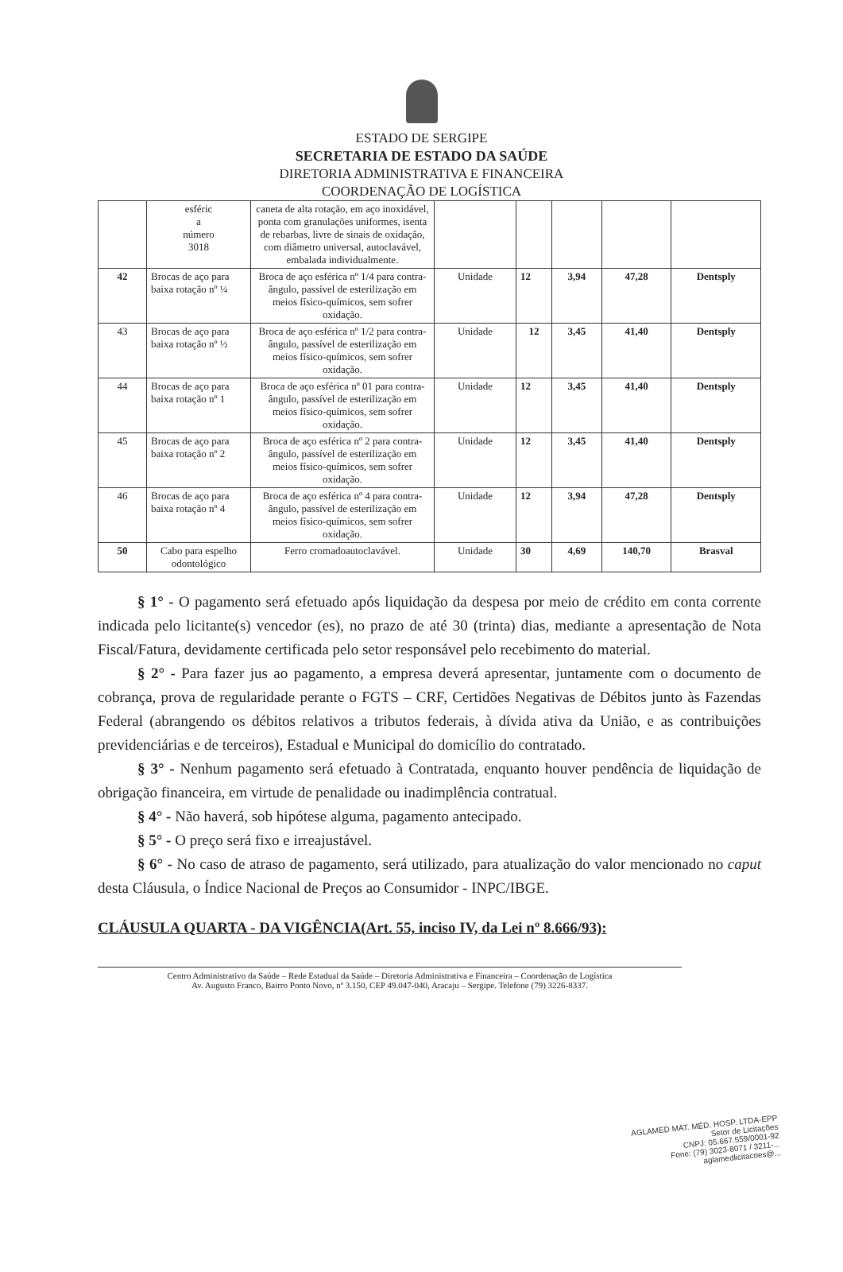ESTADO DE SERGIPE
SECRETARIA DE ESTADO DA SAÚDE
DIRETORIA ADMINISTRATIVA E FINANCEIRA
COORDENAÇÃO DE LOGÍSTICA
| | esféric a número 3018 | caneta de alta rotação, em aço inoxidável, ponta com granulações uniformes, isenta de rebarbas, livre de sinais de oxidação, com diâmetro universal, autoclavável, embalada individualmente. | | | | | |
| 42 | Brocas de aço para baixa rotação nº ¼ | Broca de aço esférica nº 1/4 para contra-ângulo, passível de esterilização em meios físico-químicos, sem sofrer oxidação. | Unidade | 12 | 3,94 | 47,28 | Dentsply |
| 43 | Brocas de aço para baixa rotação nº ½ | Broca de aço esférica nº 1/2 para contra-ângulo, passível de esterilização em meios físico-químicos, sem sofrer oxidação. | Unidade | 12 | 3,45 | 41,40 | Dentsply |
| 44 | Brocas de aço para baixa rotação nº 1 | Broca de aço esférica nº 01 para contra-ângulo, passível de esterilização em meios físico-químicos, sem sofrer oxidação. | Unidade | 12 | 3,45 | 41,40 | Dentsply |
| 45 | Brocas de aço para baixa rotação nº 2 | Broca de aço esférica nº 2 para contra-ângulo, passível de esterilização em meios físico-químicos, sem sofrer oxidação. | Unidade | 12 | 3,45 | 41,40 | Dentsply |
| 46 | Brocas de aço para baixa rotação nº 4 | Broca de aço esférica nº 4 para contra-ângulo, passível de esterilização em meios físico-químicos, sem sofrer oxidação. | Unidade | 12 | 3,94 | 47,28 | Dentsply |
| 50 | Cabo para espelho odontológico | Ferro cromadoautoclavável. | Unidade | 30 | 4,69 | 140,70 | Brasval |
§ 1° - O pagamento será efetuado após liquidação da despesa por meio de crédito em conta corrente indicada pelo licitante(s) vencedor (es), no prazo de até 30 (trinta) dias, mediante a apresentação de Nota Fiscal/Fatura, devidamente certificada pelo setor responsável pelo recebimento do material.
§ 2° - Para fazer jus ao pagamento, a empresa deverá apresentar, juntamente com o documento de cobrança, prova de regularidade perante o FGTS – CRF, Certidões Negativas de Débitos junto às Fazendas Federal (abrangendo os débitos relativos a tributos federais, à dívida ativa da União, e as contribuições previdenciárias e de terceiros), Estadual e Municipal do domicílio do contratado.
§ 3° - Nenhum pagamento será efetuado à Contratada, enquanto houver pendência de liquidação de obrigação financeira, em virtude de penalidade ou inadimplência contratual.
§ 4° - Não haverá, sob hipótese alguma, pagamento antecipado.
§ 5° - O preço será fixo e irreajustável.
§ 6° - No caso de atraso de pagamento, será utilizado, para atualização do valor mencionado no caput desta Cláusula, o Índice Nacional de Preços ao Consumidor - INPC/IBGE.
CLÁUSULA QUARTA - DA VIGÊNCIA(Art. 55, inciso IV, da Lei nº 8.666/93):
Centro Administrativo da Saúde – Rede Estadual da Saúde – Diretoria Administrativa e Financeira – Coordenação de Logística
Av. Augusto Franco, Bairro Ponto Novo, nº 3.150, CEP 49.047-040, Aracaju – Sergipe. Telefone (79) 3226-8337.
AGLAMED MAT. MÉD. HOSP. LTDA-EPP
Setor de Licitações
CNPJ: 05.667.559/0001-92
Fone: (79) 3023-8071 / 3211-...
aglamedlicitacoes@...